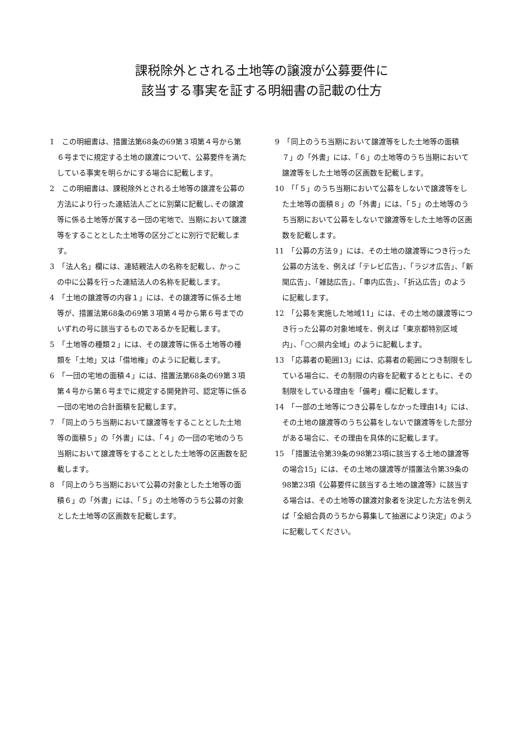課税除外とされる土地等の譲渡が公募要件に
該当する事実を証する明細書の記載の仕方
1　この明細書は、措置法第68条の69第３項第４号から第６号までに規定する土地の譲渡について、公募要件を満たしている事実を明らかにする場合に記載します。
2　この明細書は、課税除外とされる土地等の譲渡を公募の方法により行った連結法人ごとに別葉に記載し､その譲渡等に係る土地等が属する一団の宅地で、当期において譲渡等をすることとした土地等の区分ごとに別行で記載します。
3　「法人名」欄には、連結親法人の名称を記載し、かっこの中に公募を行った連結法人の名称を記載します。
4　「土地の譲渡等の内容１」には、その譲渡等に係る土地等が、措置法第68条の69第３項第４号から第６号までのいずれの号に該当するものであるかを記載します。
5　「土地等の種類２」には、その譲渡等に係る土地等の種類を「土地」又は「借地権」のように記載します。
6　「一団の宅地の面積４」には、措置法第68条の69第３項第４号から第６号までに規定する開発許可、認定等に係る一団の宅地の合計面積を記載します。
7　「同上のうち当期において譲渡等をすることとした土地等の面積５」の「外書」には、「４」の一団の宅地のうち当期において譲渡等をすることとした土地等の区画数を記載します。
8　「同上のうち当期において公募の対象とした土地等の面積６」の「外書」には、「５」の土地等のうち公募の対象とした土地等の区画数を記載します。
9　「同上のうち当期において譲渡等をした土地等の面積７」の「外書」には、「６」の土地等のうち当期において譲渡等をした土地等の区画数を記載します。
10　「「５」のうち当期において公募をしないで譲渡等をした土地等の面積８」の「外書」には、「５」の土地等のうち当期において公募をしないで譲渡等をした土地等の区画数を記載します。
11　「公募の方法９」には、その土地の譲渡等につき行った公募の方法を、例えば「テレビ広告」、「ラジオ広告」、「新聞広告」、「雑誌広告」、「車内広告」、「折込広告」のように記載します。
12　「公募を実施した地域11」には、その土地の譲渡等につき行った公募の対象地域を、例えば「東京都特別区域内」、「○○県内全域」のように記載します。
13　「応募者の範囲13」には、応募者の範囲につき制限をしている場合に、その制限の内容を記載するとともに、その制限をしている理由を「備考」欄に記載します。
14　「一部の土地等につき公募をしなかった理由14」には、その土地の譲渡等のうち公募をしないで譲渡等をした部分がある場合に、その理由を具体的に記載します。
15　「措置法令第39条の98第23項に該当する土地の譲渡等の場合15」には、その土地の譲渡等が措置法令第39条の98第23項《公募要件に該当する土地の譲渡等》に該当する場合は、その土地等の譲渡対象者を決定した方法を例えば「全組合員のうちから募集して抽選により決定」のように記載してください。